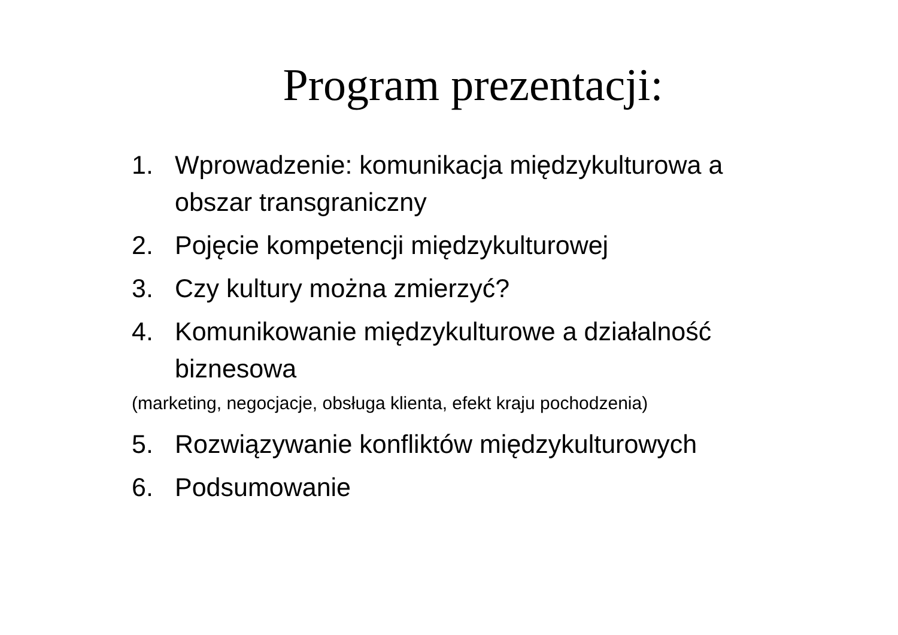Program prezentacji:
1. Wprowadzenie: komunikacja międzykulturowa a obszar transgraniczny
2. Pojęcie kompetencji międzykulturowej
3. Czy kultury można zmierzyć?
4. Komunikowanie międzykulturowe a działalność biznesowa
(marketing, negocjacje, obsługa klienta, efekt kraju pochodzenia)
5. Rozwiązywanie konfliktów międzykulturowych
6. Podsumowanie